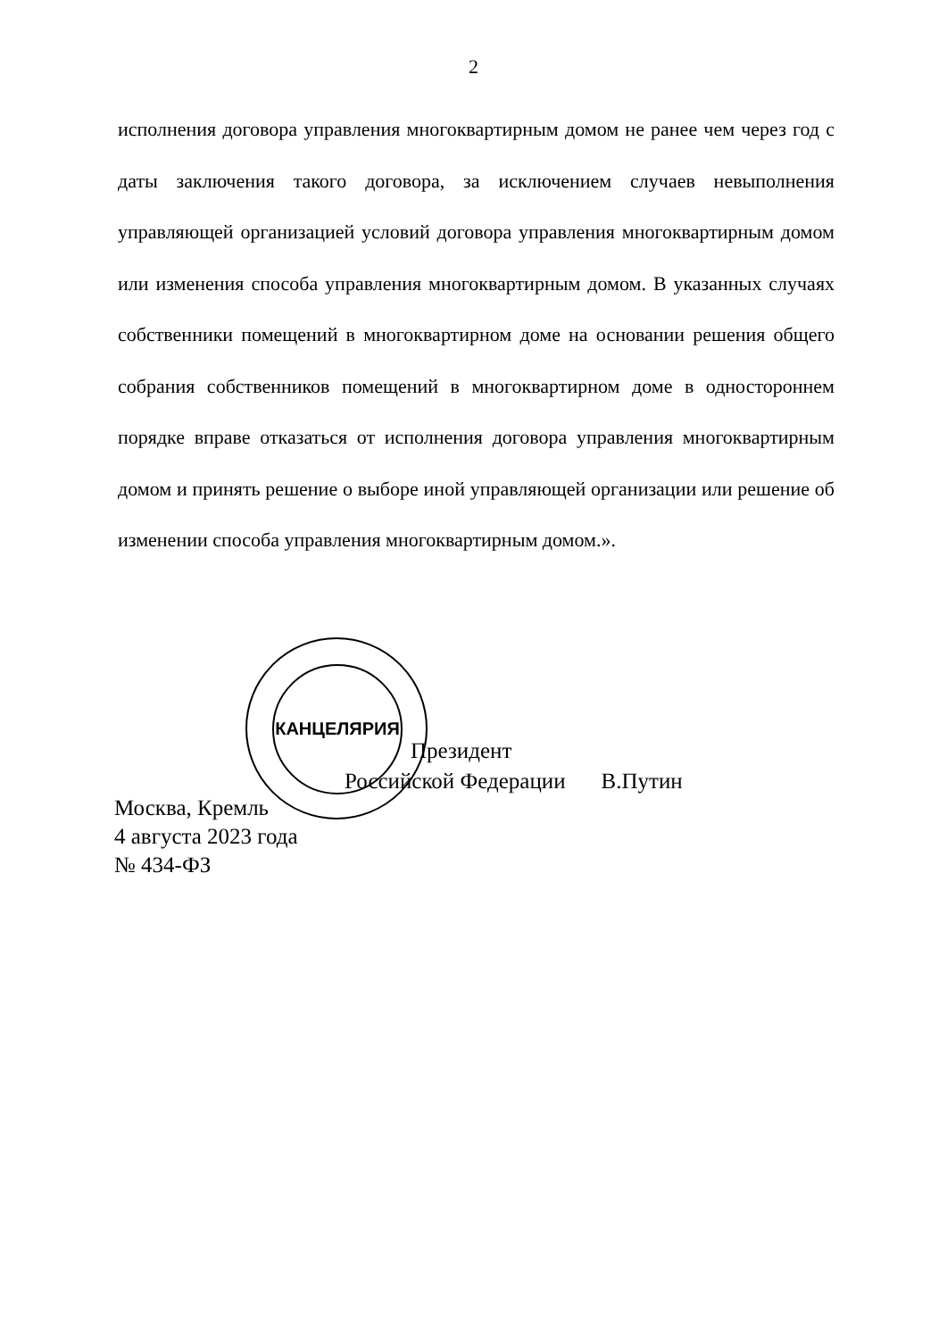2
исполнения договора управления многоквартирным домом не ранее чем через год с даты заключения такого договора, за исключением случаев невыполнения управляющей организацией условий договора управления многоквартирным домом или изменения способа управления многоквартирным домом. В указанных случаях собственники помещений в многоквартирном доме на основании решения общего собрания собственников помещений в многоквартирном доме в одностороннем порядке вправе отказаться от исполнения договора управления многоквартирным домом и принять решение о выборе иной управляющей организации или решение об изменении способа управления многоквартирным домом.».
КАНЦЕЛЯРИЯ
Президент
Российской Федерации В.Путин
Москва, Кремль
4 августа 2023 года
№ 434-ФЗ